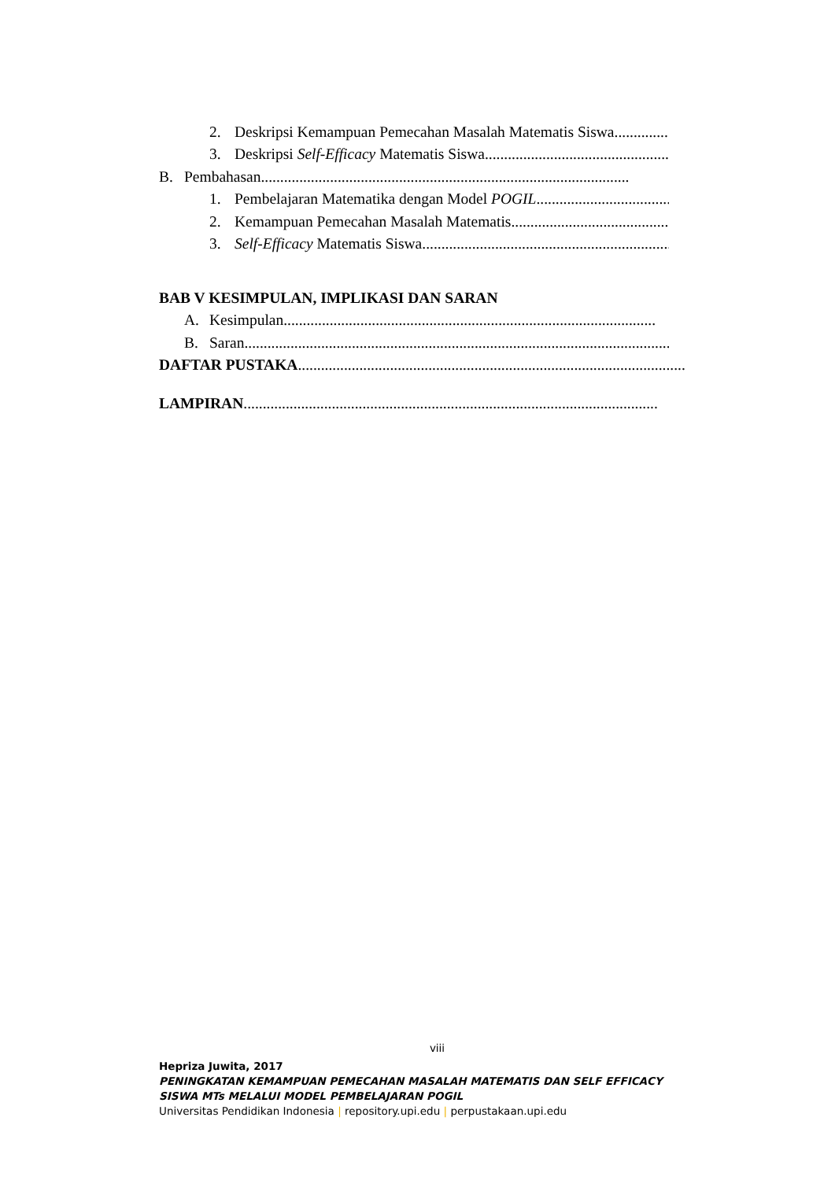2. Deskripsi Kemampuan Pemecahan Masalah Matematis Siswa......................................
3. Deskripsi Self-Efficacy Matematis Siswa ..............................................................
B. Pembahasan................................................................................................
1. Pembelajaran Matematika dengan Model POGIL..................................................
2. Kemampuan Pemecahan Masalah Matematis.......................................................
3. Self-Efficacy Matematis Siswa....................................................................
BAB V KESIMPULAN, IMPLIKASI DAN SARAN
A. Kesimpulan .................................................................................................
B. Saran.................................................................................................................
DAFTAR PUSTAKA..........................................................................................................
LAMPIRAN............................................................................................................
viii
Hepriza Juwita, 2017
PENINGKATAN KEMAMPUAN PEMECAHAN MASALAH MATEMATIS DAN SELF EFFICACY SISWA MTs MELALUI MODEL PEMBELAJARAN POGIL
Universitas Pendidikan Indonesia | repository.upi.edu | perpustakaan.upi.edu